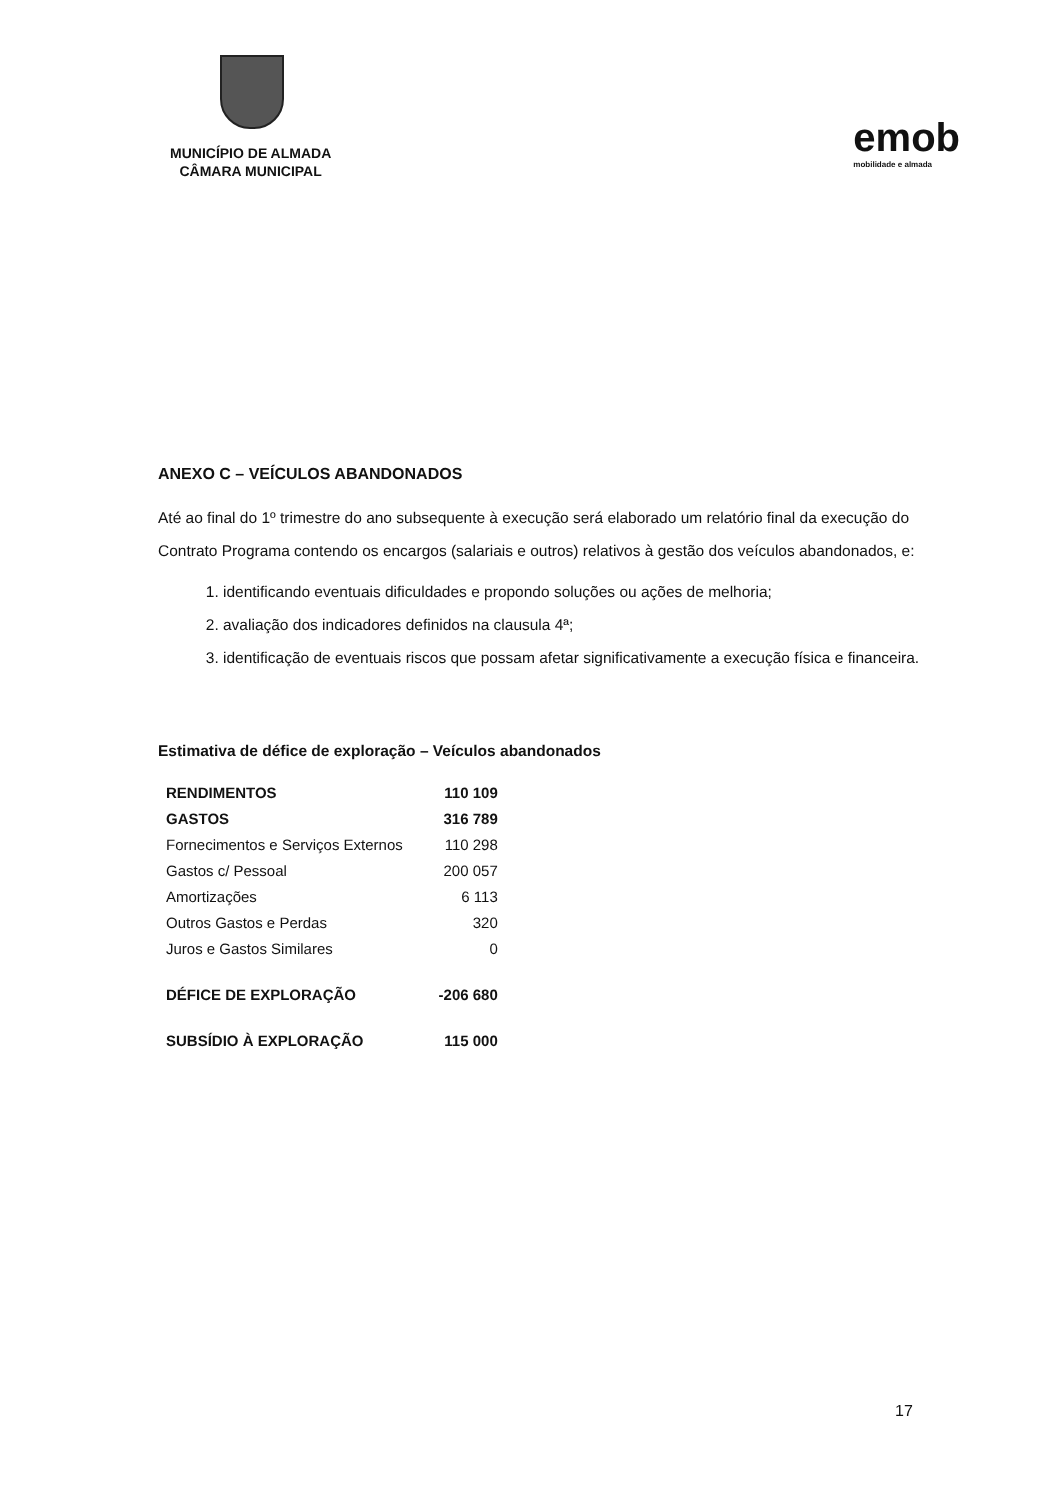MUNICÍPIO DE ALMADA
CÂMARA MUNICIPAL
emob
mobilidade e almada
ANEXO C – VEÍCULOS ABANDONADOS
Até ao final do 1º trimestre do ano subsequente à execução será elaborado um relatório final da execução do Contrato Programa contendo os encargos (salariais e outros) relativos à gestão dos veículos abandonados, e:
1. identificando eventuais dificuldades e propondo soluções ou ações de melhoria;
2. avaliação dos indicadores definidos na clausula 4ª;
3. identificação de eventuais riscos que possam afetar significativamente a execução física e financeira.
Estimativa de défice de exploração – Veículos abandonados
| RENDIMENTOS | 110 109 |
| GASTOS | 316 789 |
| Fornecimentos e Serviços Externos | 110 298 |
| Gastos c/ Pessoal | 200 057 |
| Amortizações | 6 113 |
| Outros Gastos e Perdas | 320 |
| Juros e Gastos Similares | 0 |
| DÉFICE DE EXPLORAÇÃO | -206 680 |
| SUBSÍDIO À EXPLORAÇÃO | 115 000 |
17